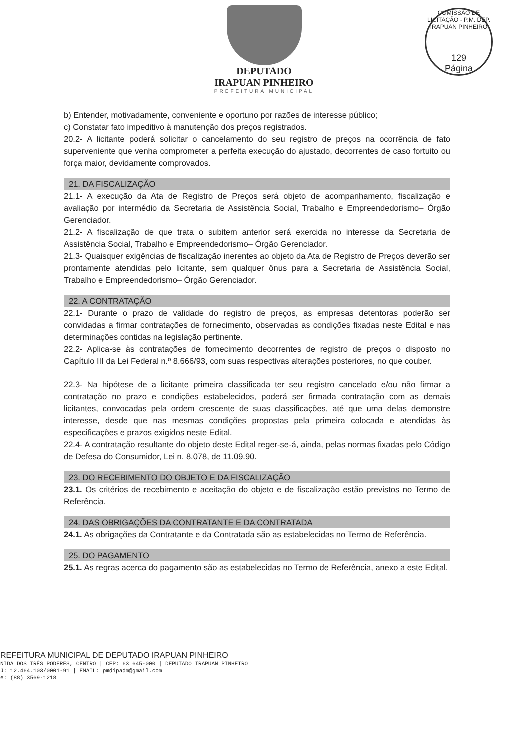DEPUTADO
IRAPUAN PINHEIRO
PREFEITURA MUNICIPAL
COMISSÃO DE LICITAÇÃO - P.M. DEP. IRAPUAN PINHEIRO
129
Página
b) Entender, motivadamente, conveniente e oportuno por razões de interesse público;
c) Constatar fato impeditivo à manutenção dos preços registrados.
20.2- A licitante poderá solicitar o cancelamento do seu registro de preços na ocorrência de fato superveniente que venha comprometer a perfeita execução do ajustado, decorrentes de caso fortuito ou força maior, devidamente comprovados.
21. DA FISCALIZAÇÃO
21.1- A execução da Ata de Registro de Preços será objeto de acompanhamento, fiscalização e avaliação por intermédio da Secretaria de Assistência Social, Trabalho e Empreendedorismo– Órgão Gerenciador.
21.2- A fiscalização de que trata o subitem anterior será exercida no interesse da Secretaria de Assistência Social, Trabalho e Empreendedorismo– Órgão Gerenciador.
21.3- Quaisquer exigências de fiscalização inerentes ao objeto da Ata de Registro de Preços deverão ser prontamente atendidas pelo licitante, sem qualquer ônus para a Secretaria de Assistência Social, Trabalho e Empreendedorismo– Órgão Gerenciador.
22. A CONTRATAÇÃO
22.1- Durante o prazo de validade do registro de preços, as empresas detentoras poderão ser convidadas a firmar contratações de fornecimento, observadas as condições fixadas neste Edital e nas determinações contidas na legislação pertinente.
22.2- Aplica-se às contratações de fornecimento decorrentes de registro de preços o disposto no Capítulo III da Lei Federal n.º 8.666/93, com suas respectivas alterações posteriores, no que couber.
22.3- Na hipótese de a licitante primeira classificada ter seu registro cancelado e/ou não firmar a contratação no prazo e condições estabelecidos, poderá ser firmada contratação com as demais licitantes, convocadas pela ordem crescente de suas classificações, até que uma delas demonstre interesse, desde que nas mesmas condições propostas pela primeira colocada e atendidas às especificações e prazos exigidos neste Edital.
22.4- A contratação resultante do objeto deste Edital reger-se-á, ainda, pelas normas fixadas pelo Código de Defesa do Consumidor, Lei n. 8.078, de 11.09.90.
23. DO RECEBIMENTO DO OBJETO E DA FISCALIZAÇÃO
23.1. Os critérios de recebimento e aceitação do objeto e de fiscalização estão previstos no Termo de Referência.
24. DAS OBRIGAÇÕES DA CONTRATANTE E DA CONTRATADA
24.1. As obrigações da Contratante e da Contratada são as estabelecidas no Termo de Referência.
25. DO PAGAMENTO
25.1. As regras acerca do pagamento são as estabelecidas no Termo de Referência, anexo a este Edital.
REFEITURA MUNICIPAL DE DEPUTADO IRAPUAN PINHEIRO
NIDA DOS TRÊS PODERES, CENTRO | CEP: 63 645-000 | DEPUTADO IRAPUAN PINHEIRO
J: 12.464.103/0001-91 | EMAIL: pmdipadm@gmail.com
e: (88) 3569-1218